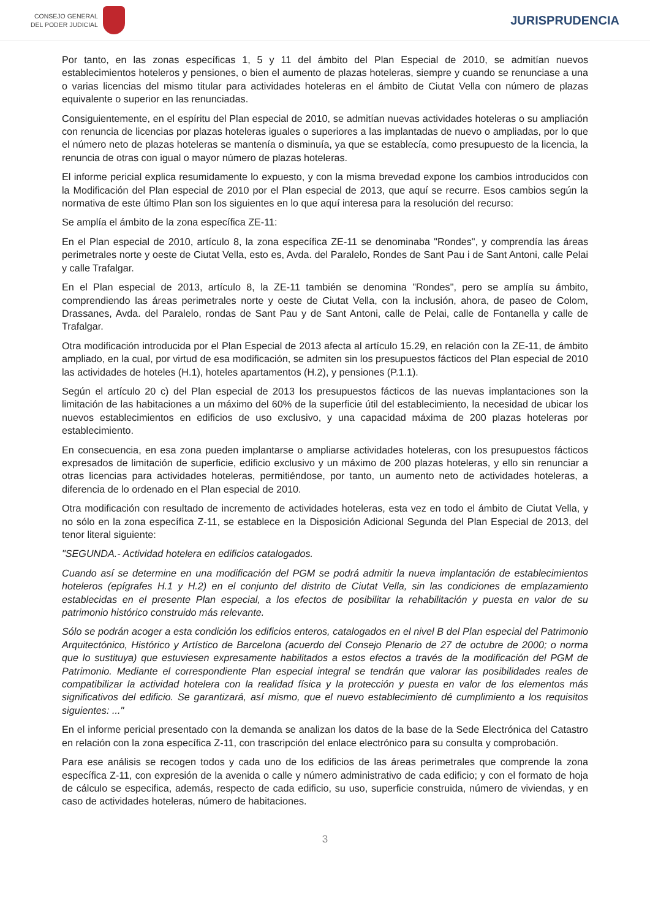CONSEJO GENERAL
DEL PODER JUDICIAL
JURISPRUDENCIA
Por tanto, en las zonas específicas 1, 5 y 11 del ámbito del Plan Especial de 2010, se admitían nuevos establecimientos hoteleros y pensiones, o bien el aumento de plazas hoteleras, siempre y cuando se renunciase a una o varias licencias del mismo titular para actividades hoteleras en el ámbito de Ciutat Vella con número de plazas equivalente o superior en las renunciadas.
Consiguientemente, en el espíritu del Plan especial de 2010, se admitían nuevas actividades hoteleras o su ampliación con renuncia de licencias por plazas hoteleras iguales o superiores a las implantadas de nuevo o ampliadas, por lo que el número neto de plazas hoteleras se mantenía o disminuía, ya que se establecía, como presupuesto de la licencia, la renuncia de otras con igual o mayor número de plazas hoteleras.
El informe pericial explica resumidamente lo expuesto, y con la misma brevedad expone los cambios introducidos con la Modificación del Plan especial de 2010 por el Plan especial de 2013, que aquí se recurre. Esos cambios según la normativa de este último Plan son los siguientes en lo que aquí interesa para la resolución del recurso:
Se amplía el ámbito de la zona específica ZE-11:
En el Plan especial de 2010, artículo 8, la zona específica ZE-11 se denominaba "Rondes", y comprendía las áreas perimetrales norte y oeste de Ciutat Vella, esto es, Avda. del Paralelo, Rondes de Sant Pau i de Sant Antoni, calle Pelai y calle Trafalgar.
En el Plan especial de 2013, artículo 8, la ZE-11 también se denomina "Rondes", pero se amplía su ámbito, comprendiendo las áreas perimetrales norte y oeste de Ciutat Vella, con la inclusión, ahora, de paseo de Colom, Drassanes, Avda. del Paralelo, rondas de Sant Pau y de Sant Antoni, calle de Pelai, calle de Fontanella y calle de Trafalgar.
Otra modificación introducida por el Plan Especial de 2013 afecta al artículo 15.29, en relación con la ZE-11, de ámbito ampliado, en la cual, por virtud de esa modificación, se admiten sin los presupuestos fácticos del Plan especial de 2010 las actividades de hoteles (H.1), hoteles apartamentos (H.2), y pensiones (P.1.1).
Según el artículo 20 c) del Plan especial de 2013 los presupuestos fácticos de las nuevas implantaciones son la limitación de las habitaciones a un máximo del 60% de la superficie útil del establecimiento, la necesidad de ubicar los nuevos establecimientos en edificios de uso exclusivo, y una capacidad máxima de 200 plazas hoteleras por establecimiento.
En consecuencia, en esa zona pueden implantarse o ampliarse actividades hoteleras, con los presupuestos fácticos expresados de limitación de superficie, edificio exclusivo y un máximo de 200 plazas hoteleras, y ello sin renunciar a otras licencias para actividades hoteleras, permitiéndose, por tanto, un aumento neto de actividades hoteleras, a diferencia de lo ordenado en el Plan especial de 2010.
Otra modificación con resultado de incremento de actividades hoteleras, esta vez en todo el ámbito de Ciutat Vella, y no sólo en la zona específica Z-11, se establece en la Disposición Adicional Segunda del Plan Especial de 2013, del tenor literal siguiente:
"SEGUNDA.- Actividad hotelera en edificios catalogados.
Cuando así se determine en una modificación del PGM se podrá admitir la nueva implantación de establecimientos hoteleros (epígrafes H.1 y H.2) en el conjunto del distrito de Ciutat Vella, sin las condiciones de emplazamiento establecidas en el presente Plan especial, a los efectos de posibilitar la rehabilitación y puesta en valor de su patrimonio histórico construido más relevante.
Sólo se podrán acoger a esta condición los edificios enteros, catalogados en el nivel B del Plan especial del Patrimonio Arquitectónico, Histórico y Artístico de Barcelona (acuerdo del Consejo Plenario de 27 de octubre de 2000; o norma que lo sustituya) que estuviesen expresamente habilitados a estos efectos a través de la modificación del PGM de Patrimonio. Mediante el correspondiente Plan especial integral se tendrán que valorar las posibilidades reales de compatibilizar la actividad hotelera con la realidad física y la protección y puesta en valor de los elementos más significativos del edificio. Se garantizará, así mismo, que el nuevo establecimiento dé cumplimiento a los requisitos siguientes: ..."
En el informe pericial presentado con la demanda se analizan los datos de la base de la Sede Electrónica del Catastro en relación con la zona específica Z-11, con trascripción del enlace electrónico para su consulta y comprobación.
Para ese análisis se recogen todos y cada uno de los edificios de las áreas perimetrales que comprende la zona específica Z-11, con expresión de la avenida o calle y número administrativo de cada edificio; y con el formato de hoja de cálculo se especifica, además, respecto de cada edificio, su uso, superficie construida, número de viviendas, y en caso de actividades hoteleras, número de habitaciones.
3